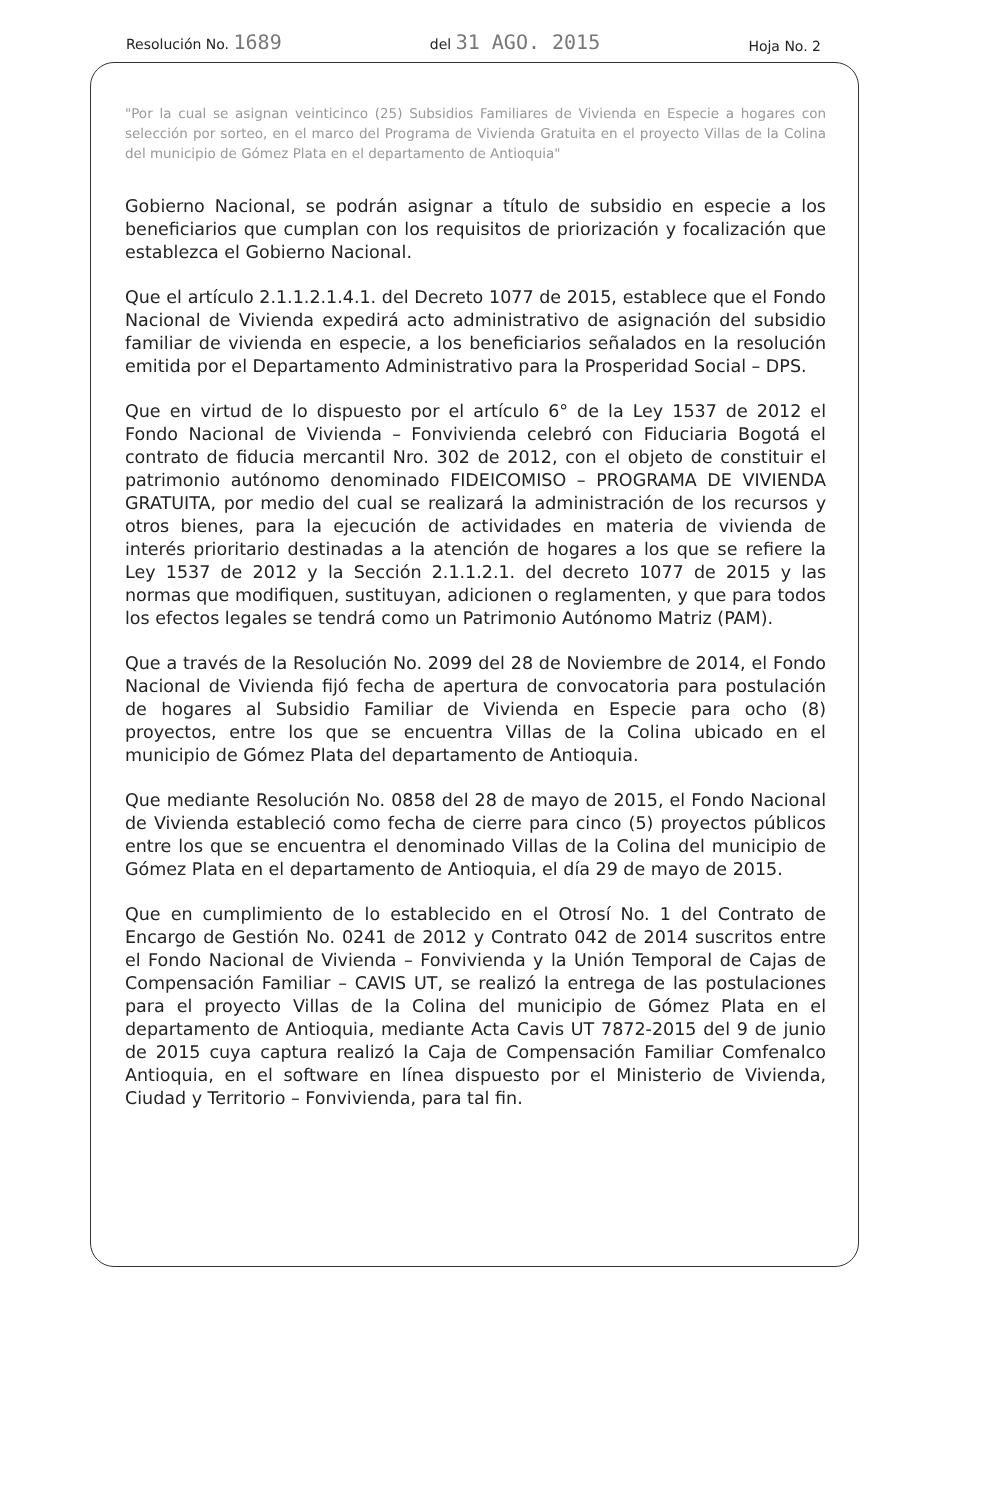Resolución No. 1689 del 31 AGO. 2015 Hoja No. 2
"Por la cual se asignan veinticinco (25) Subsidios Familiares de Vivienda en Especie a hogares con selección por sorteo, en el marco del Programa de Vivienda Gratuita en el proyecto Villas de la Colina del municipio de Gómez Plata en el departamento de Antioquia"
Gobierno Nacional, se podrán asignar a título de subsidio en especie a los beneficiarios que cumplan con los requisitos de priorización y focalización que establezca el Gobierno Nacional.
Que el artículo 2.1.1.2.1.4.1. del Decreto 1077 de 2015, establece que el Fondo Nacional de Vivienda expedirá acto administrativo de asignación del subsidio familiar de vivienda en especie, a los beneficiarios señalados en la resolución emitida por el Departamento Administrativo para la Prosperidad Social – DPS.
Que en virtud de lo dispuesto por el artículo 6° de la Ley 1537 de 2012 el Fondo Nacional de Vivienda – Fonvivienda celebró con Fiduciaria Bogotá el contrato de fiducia mercantil Nro. 302 de 2012, con el objeto de constituir el patrimonio autónomo denominado FIDEICOMISO – PROGRAMA DE VIVIENDA GRATUITA, por medio del cual se realizará la administración de los recursos y otros bienes, para la ejecución de actividades en materia de vivienda de interés prioritario destinadas a la atención de hogares a los que se refiere la Ley 1537 de 2012 y la Sección 2.1.1.2.1. del decreto 1077 de 2015 y las normas que modifiquen, sustituyan, adicionen o reglamenten, y que para todos los efectos legales se tendrá como un Patrimonio Autónomo Matriz (PAM).
Que a través de la Resolución No. 2099 del 28 de Noviembre de 2014, el Fondo Nacional de Vivienda fijó fecha de apertura de convocatoria para postulación de hogares al Subsidio Familiar de Vivienda en Especie para ocho (8) proyectos, entre los que se encuentra Villas de la Colina ubicado en el municipio de Gómez Plata del departamento de Antioquia.
Que mediante Resolución No. 0858 del 28 de mayo de 2015, el Fondo Nacional de Vivienda estableció como fecha de cierre para cinco (5) proyectos públicos entre los que se encuentra el denominado Villas de la Colina del municipio de Gómez Plata en el departamento de Antioquia, el día 29 de mayo de 2015.
Que en cumplimiento de lo establecido en el Otrosí No. 1 del Contrato de Encargo de Gestión No. 0241 de 2012 y Contrato 042 de 2014 suscritos entre el Fondo Nacional de Vivienda – Fonvivienda y la Unión Temporal de Cajas de Compensación Familiar – CAVIS UT, se realizó la entrega de las postulaciones para el proyecto Villas de la Colina del municipio de Gómez Plata en el departamento de Antioquia, mediante Acta Cavis UT 7872-2015 del 9 de junio de 2015 cuya captura realizó la Caja de Compensación Familiar Comfenalco Antioquia, en el software en línea dispuesto por el Ministerio de Vivienda, Ciudad y Territorio – Fonvivienda, para tal fin.